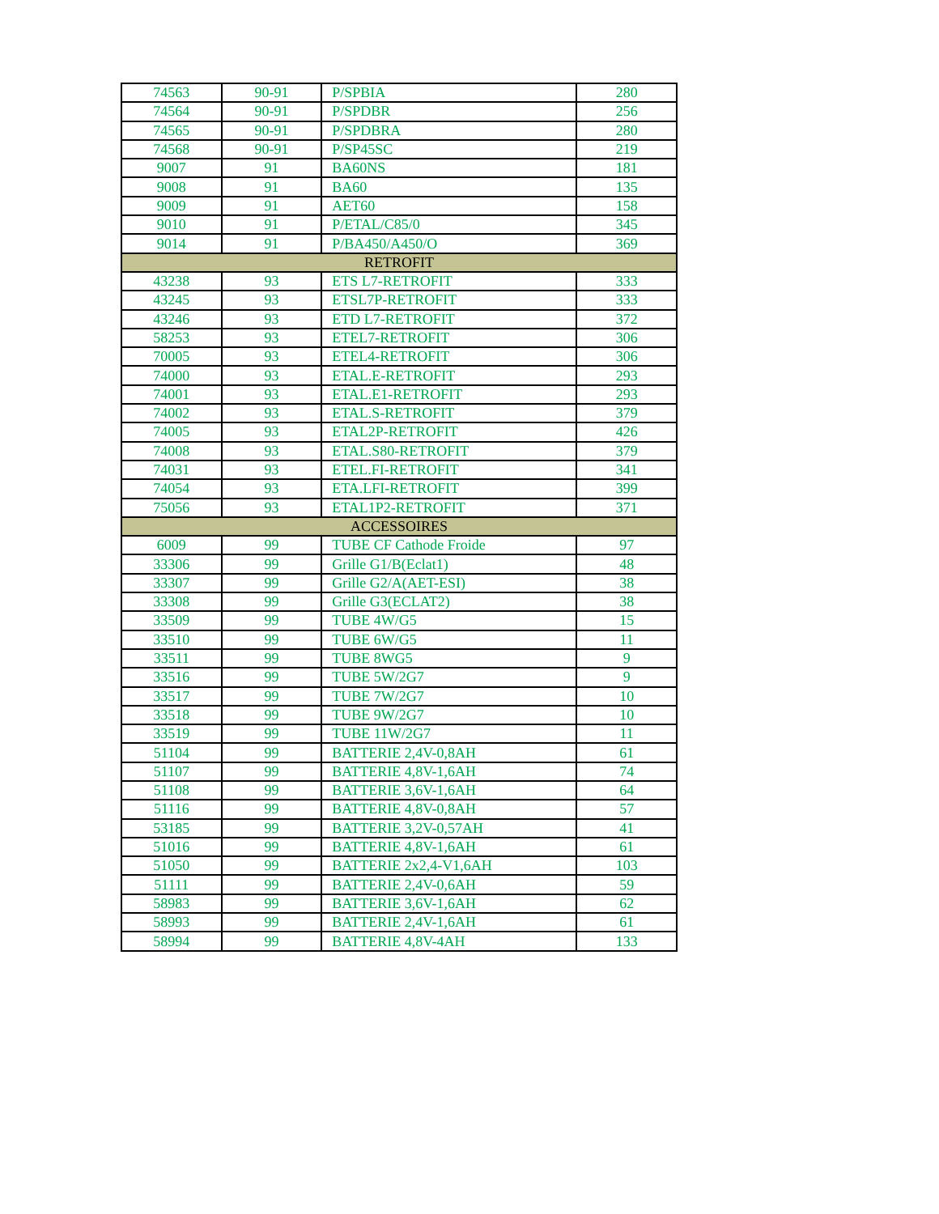| 74563 | 90-91 | P/SPBIA | 280 |
| 74564 | 90-91 | P/SPDBR | 256 |
| 74565 | 90-91 | P/SPDBRA | 280 |
| 74568 | 90-91 | P/SP45SC | 219 |
| 9007 | 91 | BA60NS | 181 |
| 9008 | 91 | BA60 | 135 |
| 9009 | 91 | AET60 | 158 |
| 9010 | 91 | P/ETAL/C85/0 | 345 |
| 9014 | 91 | P/BA450/A450/O | 369 |
| RETROFIT | | | |
| 43238 | 93 | ETS L7-RETROFIT | 333 |
| 43245 | 93 | ETSL7P-RETROFIT | 333 |
| 43246 | 93 | ETD L7-RETROFIT | 372 |
| 58253 | 93 | ETEL7-RETROFIT | 306 |
| 70005 | 93 | ETEL4-RETROFIT | 306 |
| 74000 | 93 | ETAL.E-RETROFIT | 293 |
| 74001 | 93 | ETAL.E1-RETROFIT | 293 |
| 74002 | 93 | ETAL.S-RETROFIT | 379 |
| 74005 | 93 | ETAL2P-RETROFIT | 426 |
| 74008 | 93 | ETAL.S80-RETROFIT | 379 |
| 74031 | 93 | ETEL.FI-RETROFIT | 341 |
| 74054 | 93 | ETA.LFI-RETROFIT | 399 |
| 75056 | 93 | ETAL1P2-RETROFIT | 371 |
| ACCESSOIRES | | | |
| 6009 | 99 | TUBE CF Cathode Froide | 97 |
| 33306 | 99 | Grille G1/B(Eclat1) | 48 |
| 33307 | 99 | Grille G2/A(AET-ESI) | 38 |
| 33308 | 99 | Grille G3(ECLAT2) | 38 |
| 33509 | 99 | TUBE 4W/G5 | 15 |
| 33510 | 99 | TUBE 6W/G5 | 11 |
| 33511 | 99 | TUBE 8WG5 | 9 |
| 33516 | 99 | TUBE 5W/2G7 | 9 |
| 33517 | 99 | TUBE 7W/2G7 | 10 |
| 33518 | 99 | TUBE 9W/2G7 | 10 |
| 33519 | 99 | TUBE 11W/2G7 | 11 |
| 51104 | 99 | BATTERIE 2,4V-0,8AH | 61 |
| 51107 | 99 | BATTERIE 4,8V-1,6AH | 74 |
| 51108 | 99 | BATTERIE 3,6V-1,6AH | 64 |
| 51116 | 99 | BATTERIE 4,8V-0,8AH | 57 |
| 53185 | 99 | BATTERIE 3,2V-0,57AH | 41 |
| 51016 | 99 | BATTERIE 4,8V-1,6AH | 61 |
| 51050 | 99 | BATTERIE 2x2,4-V1,6AH | 103 |
| 51111 | 99 | BATTERIE 2,4V-0,6AH | 59 |
| 58983 | 99 | BATTERIE 3,6V-1,6AH | 62 |
| 58993 | 99 | BATTERIE 2,4V-1,6AH | 61 |
| 58994 | 99 | BATTERIE 4,8V-4AH | 133 |